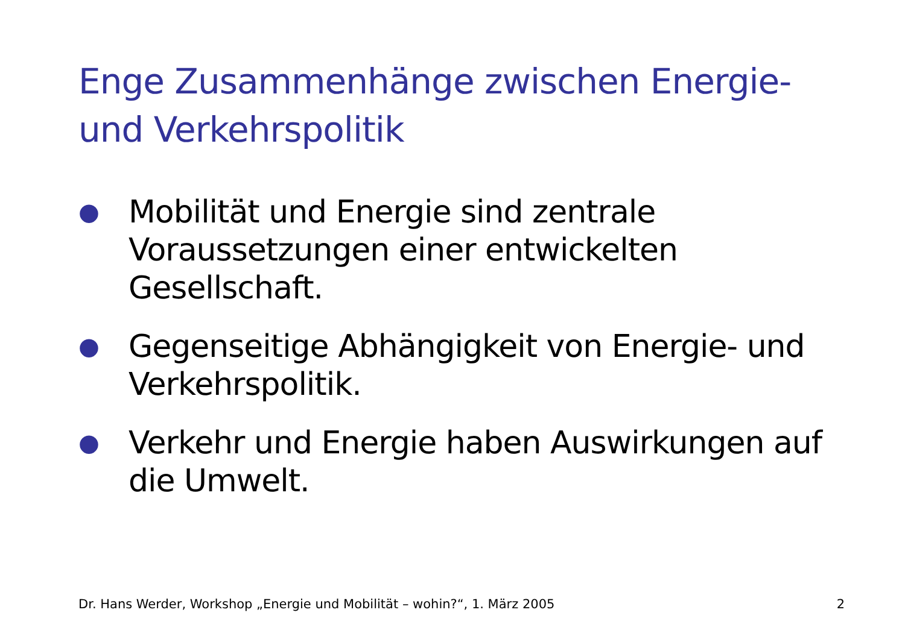Enge Zusammenhänge zwischen Energie- und Verkehrspolitik
● Mobilität und Energie sind zentrale Voraussetzungen einer entwickelten Gesellschaft.
● Gegenseitige Abhängigkeit von Energie- und Verkehrspolitik.
● Verkehr und Energie haben Auswirkungen auf die Umwelt.
Dr. Hans Werder, Workshop „Energie und Mobilität – wohin?“, 1. März 2005 2